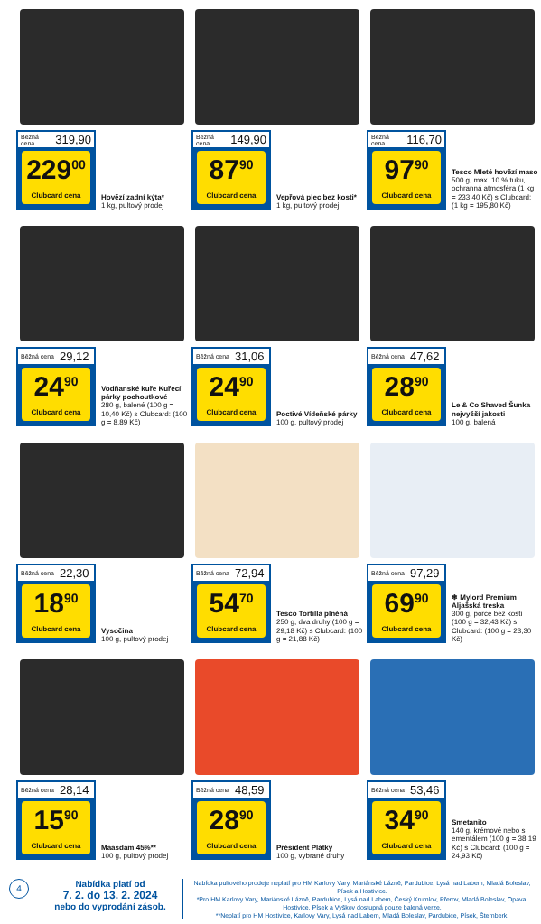Běžná cena 319,90
229<sup>00</sup>
Clubcard cena
Hovězí zadní kýta*
1 kg, pultový prodej
Běžná cena 149,90
87<sup>90</sup>
Clubcard cena
Vepřová plec bez kosti*
1 kg, pultový prodej
Běžná cena 116,70
97<sup>90</sup>
Clubcard cena
Tesco Mleté hovězí maso
500 g, max. 10 % tuku, ochranná atmosféra (1 kg = 233,40 Kč) s Clubcard: (1 kg = 195,80 Kč)
Běžná cena 29,12
24<sup>90</sup>
Clubcard cena
Vodňanské kuře Kuřecí párky pochoutkové
280 g, balené (100 g = 10,40 Kč) s Clubcard: (100 g = 8,89 Kč)
Běžná cena 31,06
24<sup>90</sup>
Clubcard cena
Poctivé Vídeňské párky
100 g, pultový prodej
Běžná cena 47,62
28<sup>90</sup>
Clubcard cena
Le & Co Shaved Šunka nejvyšší jakosti
100 g, balená
Běžná cena 22,30
18<sup>90</sup>
Clubcard cena
Vysočina
100 g, pultový prodej
Běžná cena 72,94
54<sup>70</sup>
Clubcard cena
Tesco Tortilla plněná
250 g, dva druhy (100 g = 29,18 Kč) s Clubcard: (100 g = 21,88 Kč)
Běžná cena 97,29
69<sup>90</sup>
Clubcard cena
❄ Mylord Premium Aljašská treska
300 g, porce bez kostí (100 g = 32,43 Kč) s Clubcard: (100 g = 23,30 Kč)
Běžná cena 28,14
15<sup>90</sup>
Clubcard cena
Maasdam 45%**
100 g, pultový prodej
Běžná cena 48,59
28<sup>90</sup>
Clubcard cena
Président Plátky
100 g, vybrané druhy
Běžná cena 53,46
34<sup>90</sup>
Clubcard cena
Smetanito
140 g, krémové nebo s ementálem (100 g = 38,19 Kč) s Clubcard: (100 g = 24,93 Kč)
4
Nabídka platí od
7. 2. do 13. 2. 2024
nebo do vyprodání zásob.
Nabídka pultového prodeje neplatí pro HM Karlovy Vary, Mariánské Lázně, Pardubice, Lysá nad Labem, Mladá Boleslav, Písek a Hostivice.
*Pro HM Karlovy Vary, Mariánské Lázně, Pardubice, Lysá nad Labem, Český Krumlov, Přerov, Mladá Boleslav, Opava, Hostivice, Písek a Vyškov dostupná pouze balená verze.
**Neplatí pro HM Hostivice, Karlovy Vary, Lysá nad Labem, Mladá Boleslav, Pardubice, Písek, Šternberk.